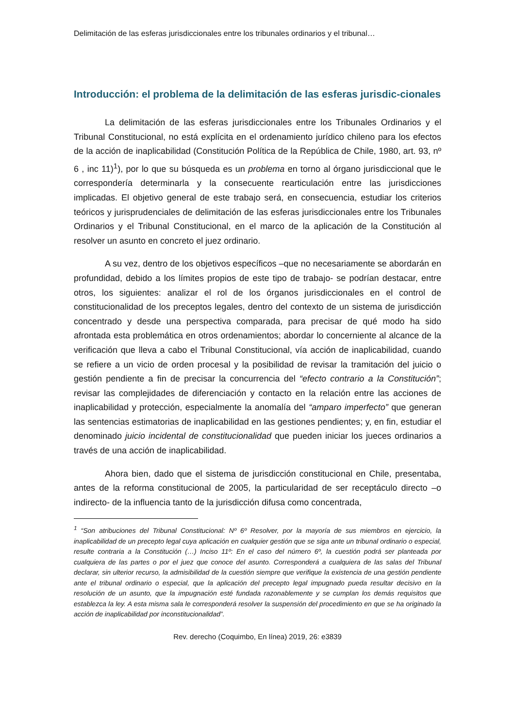Delimitación de las esferas jurisdiccionales entre los tribunales ordinarios y el tribunal…
Introducción: el problema de la delimitación de las esferas jurisdic-cionales
La delimitación de las esferas jurisdiccionales entre los Tribunales Ordinarios y el Tribunal Constitucional, no está explícita en el ordenamiento jurídico chileno para los efectos de la acción de inaplicabilidad (Constitución Política de la República de Chile, 1980, art. 93, nº 6 , inc 11)<sup>1</sup>), por lo que su búsqueda es un problema en torno al órgano jurisdiccional que le correspondería determinarla y la consecuente rearticulación entre las jurisdicciones implicadas. El objetivo general de este trabajo será, en consecuencia, estudiar los criterios teóricos y jurisprudenciales de delimitación de las esferas jurisdiccionales entre los Tribunales Ordinarios y el Tribunal Constitucional, en el marco de la aplicación de la Constitución al resolver un asunto en concreto el juez ordinario.
A su vez, dentro de los objetivos específicos –que no necesariamente se abordarán en profundidad, debido a los límites propios de este tipo de trabajo- se podrían destacar, entre otros, los siguientes: analizar el rol de los órganos jurisdiccionales en el control de constitucionalidad de los preceptos legales, dentro del contexto de un sistema de jurisdicción concentrado y desde una perspectiva comparada, para precisar de qué modo ha sido afrontada esta problemática en otros ordenamientos; abordar lo concerniente al alcance de la verificación que lleva a cabo el Tribunal Constitucional, vía acción de inaplicabilidad, cuando se refiere a un vicio de orden procesal y la posibilidad de revisar la tramitación del juicio o gestión pendiente a fin de precisar la concurrencia del “efecto contrario a la Constitución”; revisar las complejidades de diferenciación y contacto en la relación entre las acciones de inaplicabilidad y protección, especialmente la anomalía del “amparo imperfecto” que generan las sentencias estimatorias de inaplicabilidad en las gestiones pendientes; y, en fin, estudiar el denominado juicio incidental de constitucionalidad que pueden iniciar los jueces ordinarios a través de una acción de inaplicabilidad.
Ahora bien, dado que el sistema de jurisdicción constitucional en Chile, presentaba, antes de la reforma constitucional de 2005, la particularidad de ser receptáculo directo –o indirecto- de la influencia tanto de la jurisdicción difusa como concentrada,
<sup>1</sup> “Son atribuciones del Tribunal Constitucional: Nº 6º Resolver, por la mayoría de sus miembros en ejercicio, la inaplicabilidad de un precepto legal cuya aplicación en cualquier gestión que se siga ante un tribunal ordinario o especial, resulte contraria a la Constitución (…) Inciso 11º: En el caso del número 6º, la cuestión podrá ser planteada por cualquiera de las partes o por el juez que conoce del asunto. Corresponderá a cualquiera de las salas del Tribunal declarar, sin ulterior recurso, la admisibilidad de la cuestión siempre que verifique la existencia de una gestión pendiente ante el tribunal ordinario o especial, que la aplicación del precepto legal impugnado pueda resultar decisivo en la resolución de un asunto, que la impugnación esté fundada razonablemente y se cumplan los demás requisitos que establezca la ley. A esta misma sala le corresponderá resolver la suspensión del procedimiento en que se ha originado la acción de inaplicabilidad por inconstitucionalidad”.
Rev. derecho (Coquimbo, En línea) 2019, 26: e3839